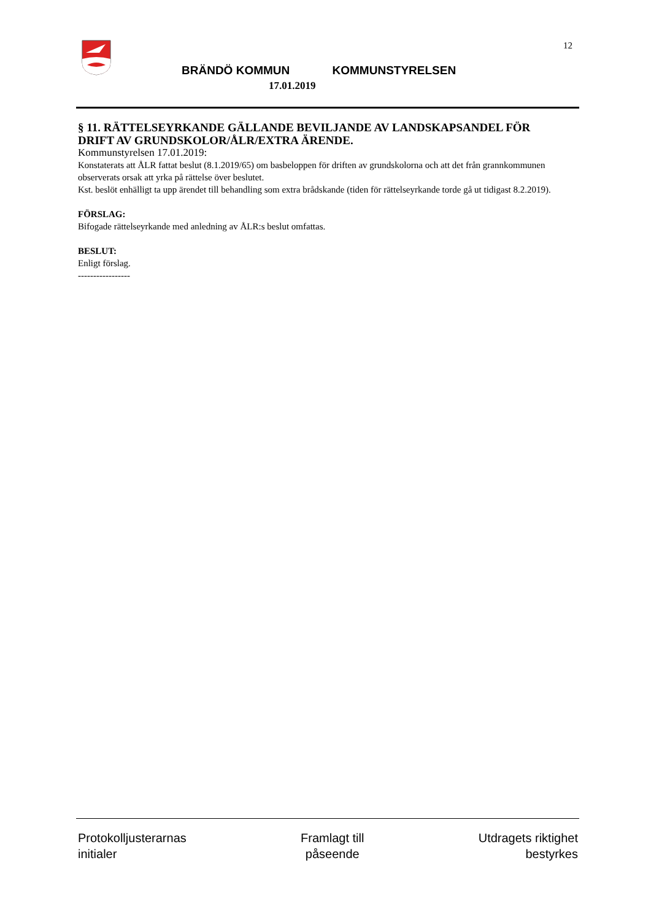12
BRÄNDÖ KOMMUN KOMMUNSTYRELSEN
17.01.2019
§ 11. RÄTTELSEYRKANDE GÄLLANDE BEVILJANDE AV LANDSKAPSANDEL FÖR DRIFT AV GRUNDSKOLOR/ÅLR/EXTRA ÄRENDE.
Kommunstyrelsen 17.01.2019:
Konstaterats att ÅLR fattat beslut (8.1.2019/65) om basbeloppen för driften av grundskolorna och att det från grannkommunen observerats orsak att yrka på rättelse över beslutet.
Kst. beslöt enhälligt ta upp ärendet till behandling som extra brådskande (tiden för rättelseyrkande torde gå ut tidigast 8.2.2019).
FÖRSLAG:
Bifogade rättelseyrkande med anledning av ÅLR:s beslut omfattas.
BESLUT:
Enligt förslag.
-----------------
Protokolljusterarnas
initialer
Framlagt till
påseende
Utdragets riktighet
bestyrkes